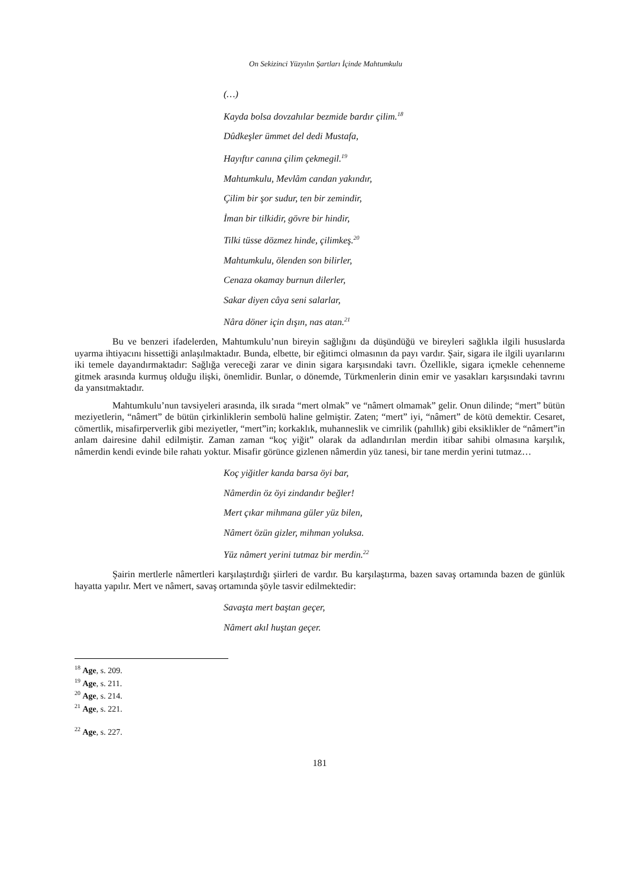On Sekizinci Yüzyılın Şartları İçinde Mahtumkulu
(…)
Kayda bolsa dovzahılar bezmide bardır çilim.<sup>18</sup>
Dûdkeşler ümmet del dedi Mustafa,
Hayıftır canına çilim çekmegil.<sup>19</sup>
Mahtumkulu, Mevlâm candan yakındır,
Çilim bir şor sudur, ten bir zemindir,
İman bir tilkidir, gövre bir hindir,
Tilki tüsse dözmez hinde, çilimkeş.<sup>20</sup>
Mahtumkulu, ölenden son bilirler,
Cenaza okamay burnun dilerler,
Sakar diyen câya seni salarlar,
Nâra döner için dışın, nas atan.<sup>21</sup>
Bu ve benzeri ifadelerden, Mahtumkulu’nun bireyin sağlığını da düşündüğü ve bireyleri sağlıkla ilgili hususlarda uyarma ihtiyacını hissettiği anlaşılmaktadır. Bunda, elbette, bir eğitimci olmasının da payı vardır. Şair, sigara ile ilgili uyarılarını iki temele dayandırmaktadır: Sağlığa vereceği zarar ve dinin sigara karşısındaki tavrı. Özellikle, sigara içmekle cehenneme gitmek arasında kurmuş olduğu ilişki, önemlidir. Bunlar, o dönemde, Türkmenlerin dinin emir ve yasakları karşısındaki tavrını da yansıtmaktadır.
Mahtumkulu’nun tavsiyeleri arasında, ilk sırada “mert olmak” ve “nâmert olmamak” gelir. Onun dilinde; “mert” bütün meziyetlerin, “nâmert” de bütün çirkinliklerin sembolü haline gelmiştir. Zaten; “mert” iyi, “nâmert” de kötü demektir. Cesaret, cömertlik, misafirperverlik gibi meziyetler, “mert”in; korkaklık, muhanneslik ve cimrilik (pahıllık) gibi eksiklikler de “nâmert”in anlam dairesine dahil edilmiştir. Zaman zaman “koç yiğit” olarak da adlandırılan merdin itibar sahibi olmasına karşılık, nâmerdin kendi evinde bile rahatı yoktur. Misafir görünce gizlenen nâmerdin yüz tanesi, bir tane merdin yerini tutmaz…
Koç yiğitler kanda barsa öyi bar,
Nâmerdin öz öyi zindandır beğler!
Mert çıkar mihmana güler yüz bilen,
Nâmert özün gizler, mihman yoluksa.
Yüz nâmert yerini tutmaz bir merdin.<sup>22</sup>
Şairin mertlerle nâmertleri karşılaştırdığı şiirleri de vardır. Bu karşılaştırma, bazen savaş ortamında bazen de günlük hayatta yapılır. Mert ve nâmert, savaş ortamında şöyle tasvir edilmektedir:
Savaşta mert baştan geçer,
Nâmert akıl huştan geçer.
<sup>18</sup> Age, s. 209.
<sup>19</sup> Age, s. 211.
<sup>20</sup> Age, s. 214.
<sup>21</sup> Age, s. 221.
<sup>22</sup> Age, s. 227.
181